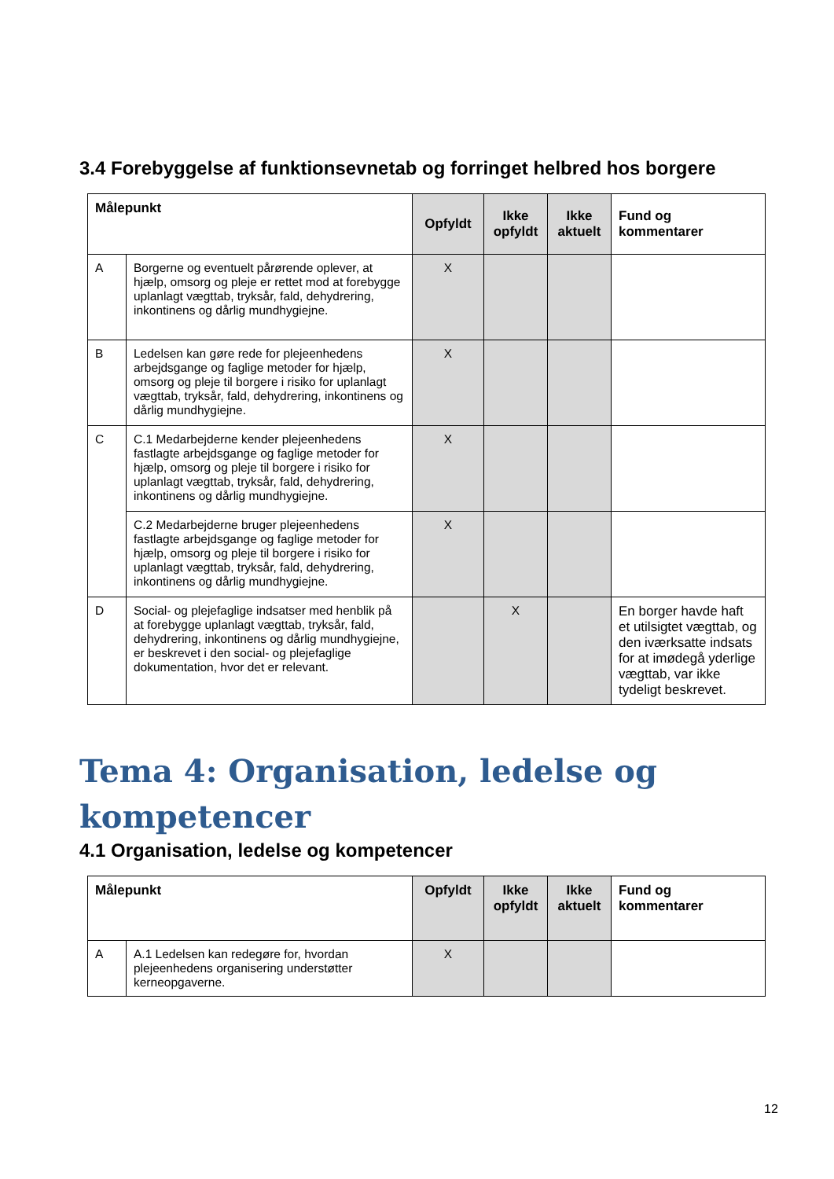3.4 Forebyggelse af funktionsevnetab og forringet helbred hos borgere
| Målepunkt | | Opfyldt | Ikke opfyldt | Ikke aktuelt | Fund og kommentarer |
| --- | --- | --- | --- | --- | --- |
| A | Borgerne og eventuelt pårørende oplever, at hjælp, omsorg og pleje er rettet mod at forebygge uplanlagt vægttab, tryksår, fald, dehydrering, inkontinens og dårlig mundhygiejne. | X | | | |
| B | Ledelsen kan gøre rede for plejeenhedens arbejdsgange og faglige metoder for hjælp, omsorg og pleje til borgere i risiko for uplanlagt vægttab, tryksår, fald, dehydrering, inkontinens og dårlig mundhygiejne. | X | | | |
| C | C.1 Medarbejderne kender plejeenhedens fastlagte arbejdsgange og faglige metoder for hjælp, omsorg og pleje til borgere i risiko for uplanlagt vægttab, tryksår, fald, dehydrering, inkontinens og dårlig mundhygiejne. | X | | | |
| | C.2 Medarbejderne bruger plejeenhedens fastlagte arbejdsgange og faglige metoder for hjælp, omsorg og pleje til borgere i risiko for uplanlagt vægttab, tryksår, fald, dehydrering, inkontinens og dårlig mundhygiejne. | X | | | |
| D | Social- og plejefaglige indsatser med henblik på at forebygge uplanlagt vægttab, tryksår, fald, dehydrering, inkontinens og dårlig mundhygiejne, er beskrevet i den social- og plejefaglige dokumentation, hvor det er relevant. | | X | | En borger havde haft et utilsigtet vægttab, og den iværksatte indsats for at imødegå yderlige vægttab, var ikke tydeligt beskrevet. |
Tema 4: Organisation, ledelse og kompetencer
4.1 Organisation, ledelse og kompetencer
| Målepunkt | | Opfyldt | Ikke opfyldt | Ikke aktuelt | Fund og kommentarer |
| --- | --- | --- | --- | --- | --- |
| A | A.1 Ledelsen kan redegøre for, hvordan plejeenhedens organisering understøtter kerneopgaverne. | X | | | |
12